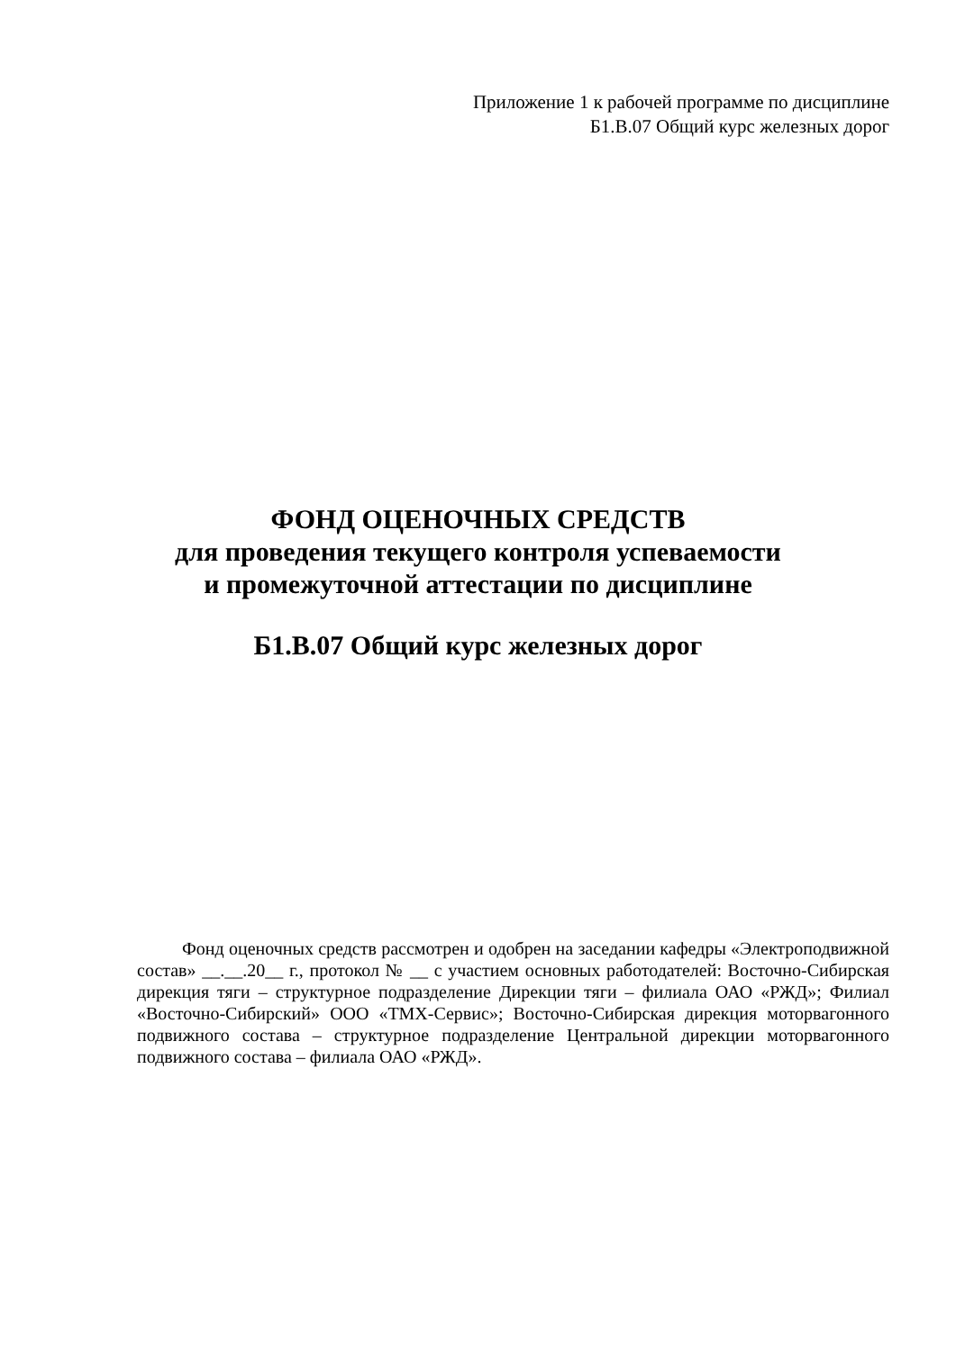Приложение 1 к рабочей программе по дисциплине
Б1.В.07 Общий курс железных дорог
ФОНД ОЦЕНОЧНЫХ СРЕДСТВ
для проведения текущего контроля успеваемости
и промежуточной аттестации по дисциплине
Б1.В.07 Общий курс железных дорог
Фонд оценочных средств рассмотрен и одобрен на заседании кафедры «Электроподвижной состав» __.__.20__ г., протокол № __ с участием основных работодателей: Восточно-Сибирская дирекция тяги – структурное подразделение Дирекции тяги – филиала ОАО «РЖД»; Филиал «Восточно-Сибирский» ООО «ТМХ-Сервис»; Восточно-Сибирская дирекция моторвагонного подвижного состава – структурное подразделение Центральной дирекции моторвагонного подвижного состава – филиала ОАО «РЖД».